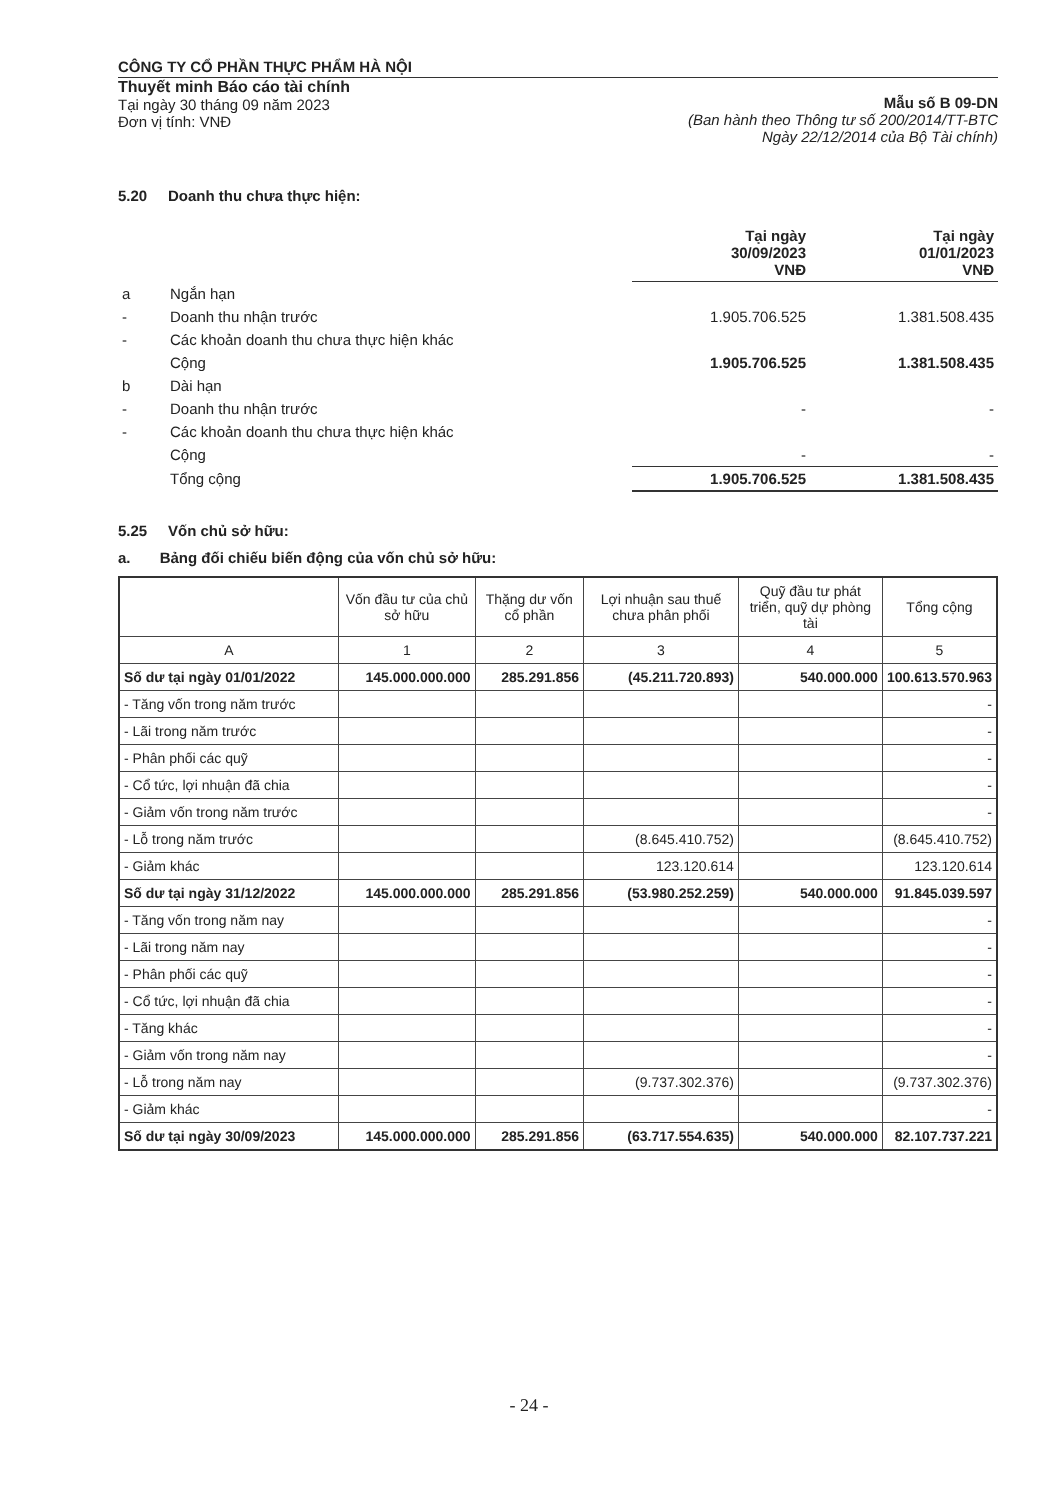CÔNG TY CỔ PHẦN THỰC PHẨM HÀ NỘI
Thuyết minh Báo cáo tài chính
Tại ngày 30 tháng 09 năm 2023
Đơn vị tính: VNĐ
Mẫu số B 09-DN
(Ban hành theo Thông tư số 200/2014/TT-BTC
Ngày 22/12/2014 của Bộ Tài chính)
5.20 Doanh thu chưa thực hiện:
| | | Tại ngày 30/09/2023 VNĐ | Tại ngày 01/01/2023 VNĐ |
| a | Ngắn hạn | | |
| - | Doanh thu nhận trước | 1.905.706.525 | 1.381.508.435 |
| - | Các khoản doanh thu chưa thực hiện khác | | |
| | Cộng | 1.905.706.525 | 1.381.508.435 |
| b | Dài hạn | | |
| - | Doanh thu nhận trước | - | - |
| - | Các khoản doanh thu chưa thực hiện khác | | |
| | Cộng | - | - |
| | Tổng cộng | 1.905.706.525 | 1.381.508.435 |
5.25 Vốn chủ sở hữu:
a. Bảng đối chiếu biến động của vốn chủ sở hữu:
| | Vốn đầu tư của chủ sở hữu | Thặng dư vốn cổ phần | Lợi nhuận sau thuế chưa phân phối | Quỹ đầu tư phát triển, quỹ dự phòng tài | Tổng cộng |
| --- | --- | --- | --- | --- | --- |
| A | 1 | 2 | 3 | 4 | 5 |
| Số dư tại ngày 01/01/2022 | 145.000.000.000 | 285.291.856 | (45.211.720.893) | 540.000.000 | 100.613.570.963 |
| - Tăng vốn trong năm trước | | | | | - |
| - Lãi trong năm trước | | | | | - |
| - Phân phối các quỹ | | | | | - |
| - Cổ tức, lợi nhuận đã chia | | | | | - |
| - Giảm vốn trong năm trước | | | | | - |
| - Lỗ trong năm trước | | | (8.645.410.752) | | (8.645.410.752) |
| - Giảm khác | | | 123.120.614 | | 123.120.614 |
| Số dư tại ngày 31/12/2022 | 145.000.000.000 | 285.291.856 | (53.980.252.259) | 540.000.000 | 91.845.039.597 |
| - Tăng vốn trong năm nay | | | | | - |
| - Lãi trong năm nay | | | | | - |
| - Phân phối các quỹ | | | | | - |
| - Cổ tức, lợi nhuận đã chia | | | | | - |
| - Tăng khác | | | | | - |
| - Giảm vốn trong năm nay | | | | | - |
| - Lỗ trong năm nay | | | (9.737.302.376) | | (9.737.302.376) |
| - Giảm khác | | | | | - |
| Số dư tại ngày 30/09/2023 | 145.000.000.000 | 285.291.856 | (63.717.554.635) | 540.000.000 | 82.107.737.221 |
- 24 -